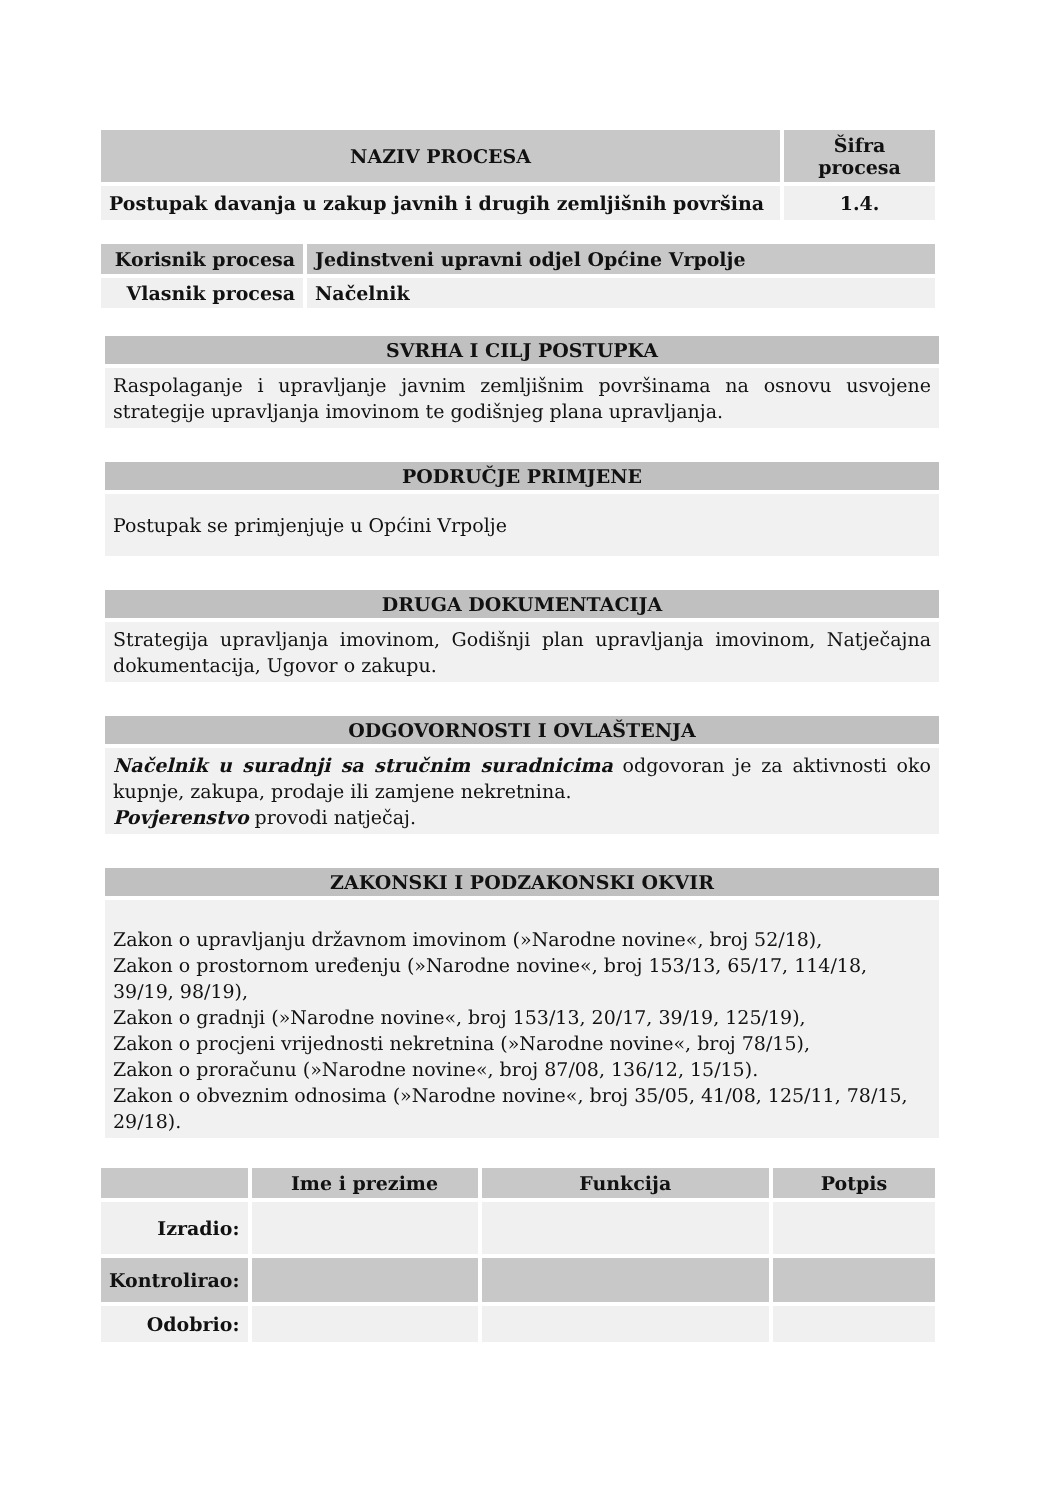| NAZIV PROCESA | Šifra procesa |
| --- | --- |
| Postupak davanja u zakup javnih i drugih zemljišnih površina | 1.4. |
| Korisnik procesa | Jedinstveni upravni odjel Općine Vrpolje |
| --- | --- |
| Vlasnik procesa | Načelnik |
SVRHA I CILJ POSTUPKA
Raspolaganje i upravljanje javnim zemljišnim površinama na osnovu usvojene strategije upravljanja imovinom te godišnjeg plana upravljanja.
PODRUČJE PRIMJENE
Postupak se primjenjuje u Općini Vrpolje
DRUGA DOKUMENTACIJA
Strategija upravljanja imovinom, Godišnji plan upravljanja imovinom, Natječajna dokumentacija, Ugovor o zakupu.
ODGOVORNOSTI I OVLAŠTENJA
Načelnik u suradnji sa stručnim suradnicima odgovoran je za aktivnosti oko kupnje, zakupa, prodaje ili zamjene nekretnina.
Povjerenstvo provodi natječaj.
ZAKONSKI I PODZAKONSKI OKVIR
Zakon o upravljanju državnom imovinom (»Narodne novine«, broj 52/18),
Zakon o prostornom uređenju (»Narodne novine«, broj 153/13, 65/17, 114/18, 39/19, 98/19),
Zakon o gradnji (»Narodne novine«, broj 153/13, 20/17, 39/19, 125/19),
Zakon o procjeni vrijednosti nekretnina (»Narodne novine«, broj 78/15),
Zakon o proračunu (»Narodne novine«, broj 87/08, 136/12, 15/15).
Zakon o obveznim odnosima (»Narodne novine«, broj 35/05, 41/08, 125/11, 78/15, 29/18).
| | Ime i prezime | Funkcija | Potpis |
| --- | --- | --- | --- |
| Izradio: | | | |
| Kontrolirao: | | | |
| Odobrio: | | | |